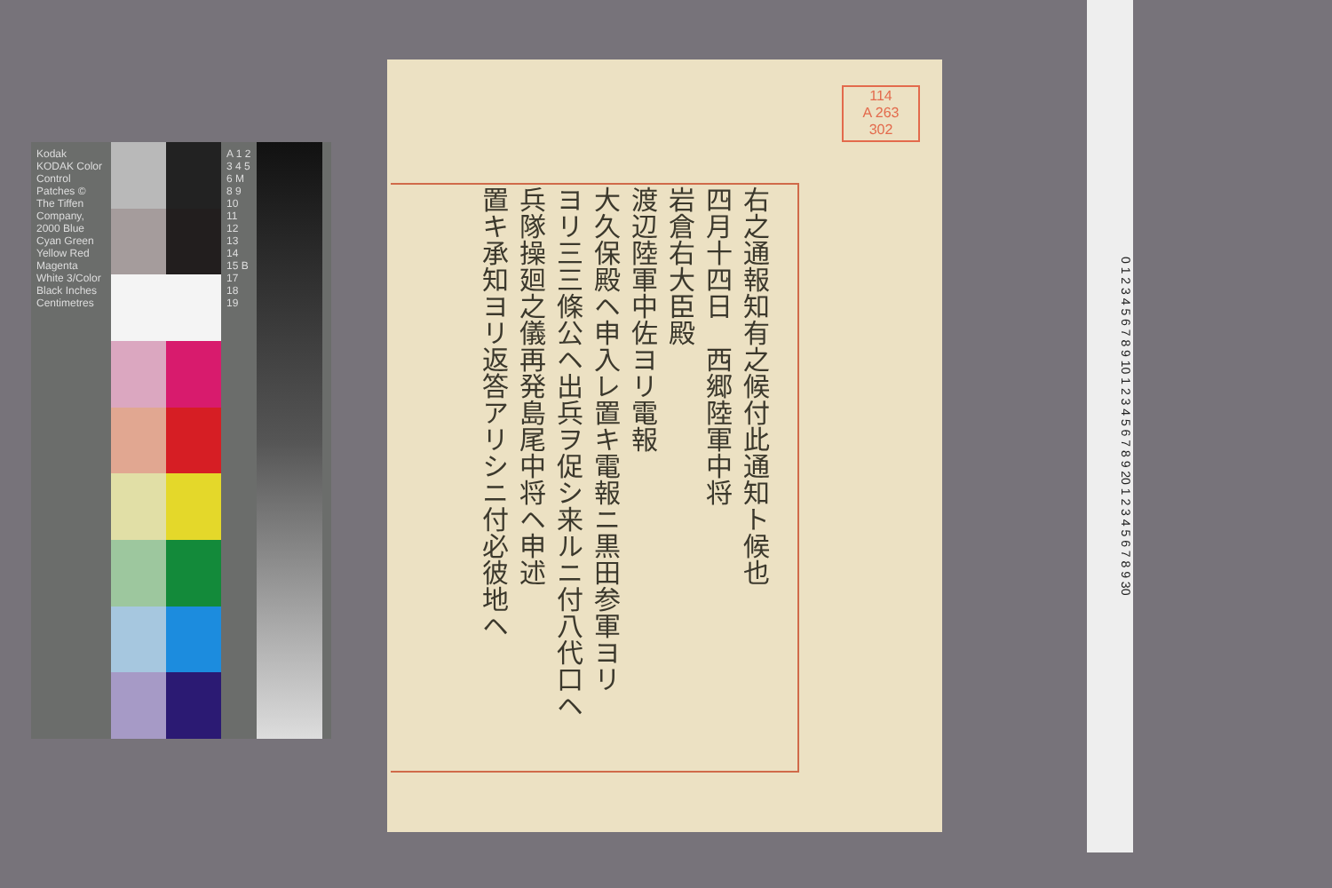Kodak KODAK Color Control Patches © The Tiffen Company, 2000 Blue Cyan Green Yellow Red Magenta White 3/Color Black Inches Centimetres
A 1 2 3 4 5 6 M 8 9 10 11 12 13 14 15 B 17 18 19
114
A 263
302
右之通報知有之候付此通知ト候也
四月十四日　西郷陸軍中将
岩倉右大臣殿
渡辺陸軍中佐ヨリ電報
大久保殿ヘ申入レ置キ電報ニ黒田参軍ヨリ
ヨリ三三條公ヘ出兵ヲ促シ来ルニ付八代口ヘ
兵隊操廻之儀再発島尾中将ヘ申述
置キ承知ヨリ返答アリシニ付必彼地ヘ
0 1 2 3 4 5 6 7 8 9 10 1 2 3 4 5 6 7 8 9 20 1 2 3 4 5 6 7 8 9 30